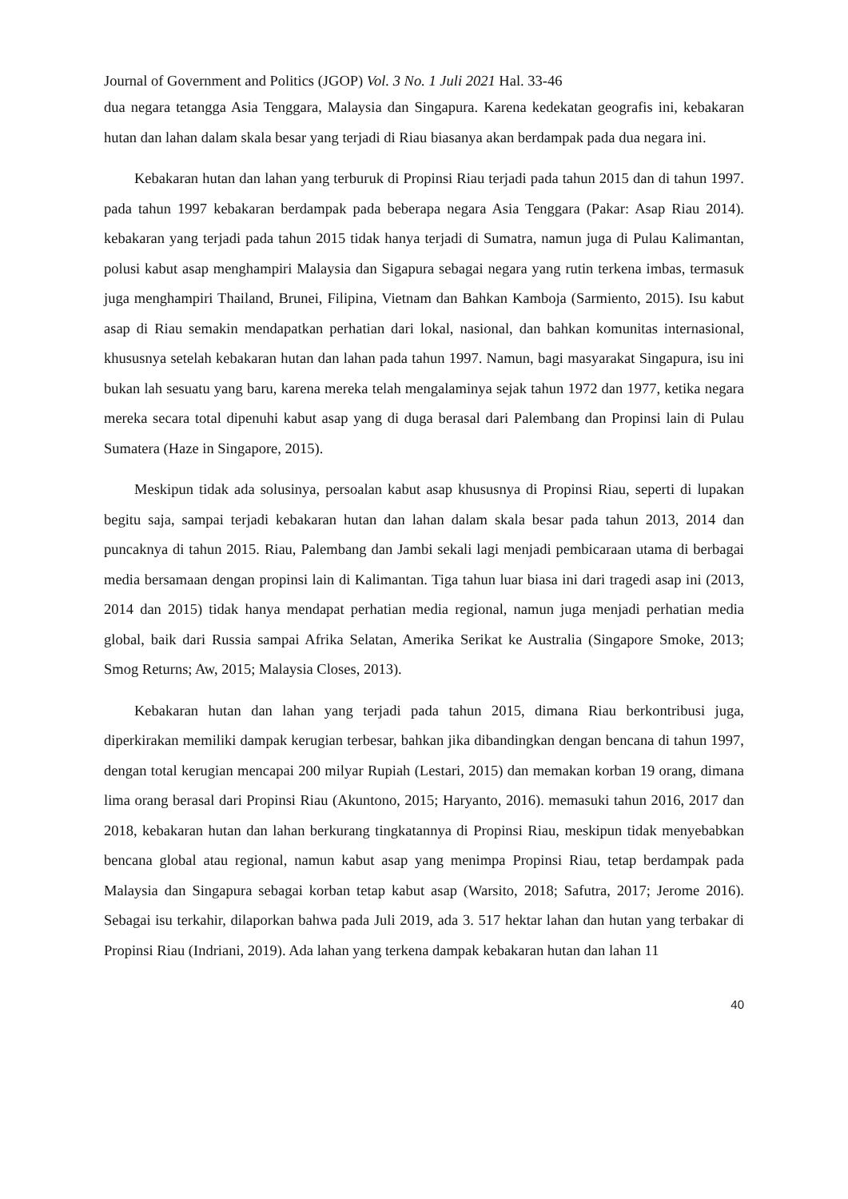Journal of Government and Politics (JGOP) Vol. 3 No. 1 Juli 2021 Hal. 33-46
dua negara tetangga Asia Tenggara, Malaysia dan Singapura. Karena kedekatan geografis ini, kebakaran hutan dan lahan dalam skala besar yang terjadi di Riau biasanya akan berdampak pada dua negara ini.
Kebakaran hutan dan lahan yang terburuk di Propinsi Riau terjadi pada tahun 2015 dan di tahun 1997. pada tahun 1997 kebakaran berdampak pada beberapa negara Asia Tenggara (Pakar: Asap Riau 2014). kebakaran yang terjadi pada tahun 2015 tidak hanya terjadi di Sumatra, namun juga di Pulau Kalimantan, polusi kabut asap menghampiri Malaysia dan Sigapura sebagai negara yang rutin terkena imbas, termasuk juga menghampiri Thailand, Brunei, Filipina, Vietnam dan Bahkan Kamboja (Sarmiento, 2015). Isu kabut asap di Riau semakin mendapatkan perhatian dari lokal, nasional, dan bahkan komunitas internasional, khususnya setelah kebakaran hutan dan lahan pada tahun 1997. Namun, bagi masyarakat Singapura, isu ini bukan lah sesuatu yang baru, karena mereka telah mengalaminya sejak tahun 1972 dan 1977, ketika negara mereka secara total dipenuhi kabut asap yang di duga berasal dari Palembang dan Propinsi lain di Pulau Sumatera (Haze in Singapore, 2015).
Meskipun tidak ada solusinya, persoalan kabut asap khususnya di Propinsi Riau, seperti di lupakan begitu saja, sampai terjadi kebakaran hutan dan lahan dalam skala besar pada tahun 2013, 2014 dan puncaknya di tahun 2015. Riau, Palembang dan Jambi sekali lagi menjadi pembicaraan utama di berbagai media bersamaan dengan propinsi lain di Kalimantan. Tiga tahun luar biasa ini dari tragedi asap ini (2013, 2014 dan 2015) tidak hanya mendapat perhatian media regional, namun juga menjadi perhatian media global, baik dari Russia sampai Afrika Selatan, Amerika Serikat ke Australia (Singapore Smoke, 2013; Smog Returns; Aw, 2015; Malaysia Closes, 2013).
Kebakaran hutan dan lahan yang terjadi pada tahun 2015, dimana Riau berkontribusi juga, diperkirakan memiliki dampak kerugian terbesar, bahkan jika dibandingkan dengan bencana di tahun 1997, dengan total kerugian mencapai 200 milyar Rupiah (Lestari, 2015) dan memakan korban 19 orang, dimana lima orang berasal dari Propinsi Riau (Akuntono, 2015; Haryanto, 2016). memasuki tahun 2016, 2017 dan 2018, kebakaran hutan dan lahan berkurang tingkatannya di Propinsi Riau, meskipun tidak menyebabkan bencana global atau regional, namun kabut asap yang menimpa Propinsi Riau, tetap berdampak pada Malaysia dan Singapura sebagai korban tetap kabut asap (Warsito, 2018; Safutra, 2017; Jerome 2016). Sebagai isu terkahir, dilaporkan bahwa pada Juli 2019, ada 3. 517 hektar lahan dan hutan yang terbakar di Propinsi Riau (Indriani, 2019). Ada lahan yang terkena dampak kebakaran hutan dan lahan 11
40